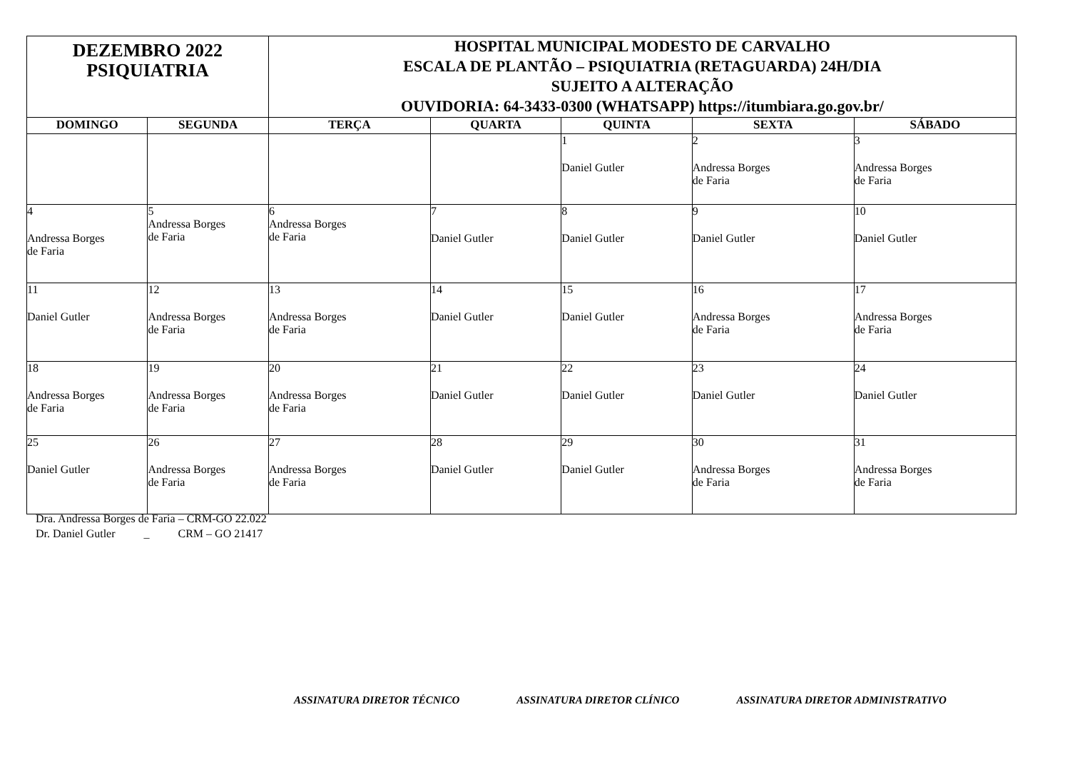| DEZEMBRO 2022 PSIQUIATRIA | | HOSPITAL MUNICIPAL MODESTO DE CARVALHO ESCALA DE PLANTÃO – PSIQUIATRIA (RETAGUARDA) 24H/DIA SUJEITO A ALTERAÇÃO OUVIDORIA: 64-3433-0300 (WHATSAPP) https://itumbiara.go.gov.br/ | | | | |
| DOMINGO | SEGUNDA | TERÇA | QUARTA | QUINTA | SEXTA | SÁBADO |
| | | | | 1 Daniel Gutler | 2 Andressa Borges de Faria | 3 Andressa Borges de Faria |
| 4 Andressa Borges de Faria | 5 Andressa Borges de Faria | 6 Andressa Borges de Faria | 7 Daniel Gutler | 8 Daniel Gutler | 9 Daniel Gutler | 10 Daniel Gutler |
| 11 Daniel Gutler | 12 Andressa Borges de Faria | 13 Andressa Borges de Faria | 14 Daniel Gutler | 15 Daniel Gutler | 16 Andressa Borges de Faria | 17 Andressa Borges de Faria |
| 18 Andressa Borges de Faria | 19 Andressa Borges de Faria | 20 Andressa Borges de Faria | 21 Daniel Gutler | 22 Daniel Gutler | 23 Daniel Gutler | 24 Daniel Gutler |
| 25 Daniel Gutler | 26 Andressa Borges de Faria | 27 Andressa Borges de Faria | 28 Daniel Gutler | 29 Daniel Gutler | 30 Andressa Borges de Faria | 31 Andressa Borges de Faria |
Dra. Andressa Borges de Faria – CRM-GO 22.022
Dr. Daniel Gutler _ CRM – GO 21417
ASSINATURA DIRETOR TÉCNICO ASSINATURA DIRETOR CLÍNICO ASSINATURA DIRETOR ADMINISTRATIVO